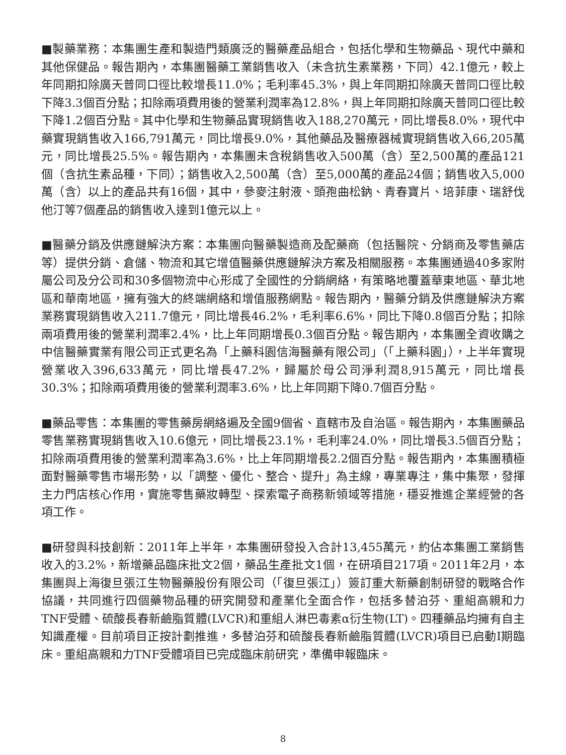■製藥業務：本集團生產和製造門類廣泛的醫藥產品組合，包括化學和生物藥品、現代中藥和其他保健品。報告期內，本集團醫藥工業銷售收入（未含抗生素業務，下同）42.1億元，較上年同期扣除廣天普同口徑比較增長11.0%；毛利率45.3%，與上年同期扣除廣天普同口徑比較下降3.3個百分點；扣除兩項費用後的營業利潤率為12.8%，與上年同期扣除廣天普同口徑比較下降1.2個百分點。其中化學和生物藥品實現銷售收入188,270萬元，同比增長8.0%，現代中藥實現銷售收入166,791萬元，同比增長9.0%，其他藥品及醫療器械實現銷售收入66,205萬元，同比增長25.5%。報告期內，本集團未含稅銷售收入500萬（含）至2,500萬的產品121個（含抗生素品種，下同）；銷售收入2,500萬（含）至5,000萬的產品24個；銷售收入5,000萬（含）以上的產品共有16個，其中，參麥注射液、頭孢曲松鈉、青春寶片、培菲康、瑞舒伐他汀等7個產品的銷售收入達到1億元以上。
■醫藥分銷及供應鏈解決方案：本集團向醫藥製造商及配藥商（包括醫院、分銷商及零售藥店等）提供分銷、倉儲、物流和其它增值醫藥供應鏈解決方案及相關服務。本集團通過40多家附屬公司及分公司和30多個物流中心形成了全國性的分銷網絡，有策略地覆蓋華東地區、華北地區和華南地區，擁有強大的終端網絡和增值服務網點。報告期內，醫藥分銷及供應鏈解決方案業務實現銷售收入211.7億元，同比增長46.2%，毛利率6.6%，同比下降0.8個百分點；扣除兩項費用後的營業利潤率2.4%，比上年同期增長0.3個百分點。報告期內，本集團全資收購之中信醫藥實業有限公司正式更名為「上藥科園信海醫藥有限公司」（「上藥科園」），上半年實現營業收入396,633萬元，同比增長47.2%，歸屬於母公司淨利潤8,915萬元，同比增長30.3%；扣除兩項費用後的營業利潤率3.6%，比上年同期下降0.7個百分點。
■藥品零售：本集團的零售藥房網絡遍及全國9個省、直轄市及自治區。報告期內，本集團藥品零售業務實現銷售收入10.6億元，同比增長23.1%，毛利率24.0%，同比增長3.5個百分點；扣除兩項費用後的營業利潤率為3.6%，比上年同期增長2.2個百分點。報告期內，本集團積極面對醫藥零售市場形勢，以「調整、優化、整合、提升」為主線，專業專注，集中集聚，發揮主力門店核心作用，實施零售藥妝轉型、探索電子商務新領域等措施，穩妥推進企業經營的各項工作。
■研發與科技創新：2011年上半年，本集團研發投入合計13,455萬元，約佔本集團工業銷售收入的3.2%，新增藥品臨床批文2個，藥品生產批文1個，在研項目217項。2011年2月，本集團與上海復旦張江生物醫藥股份有限公司（「復旦張江」）簽訂重大新藥創制研發的戰略合作協議，共同進行四個藥物品種的研究開發和產業化全面合作，包括多替泊芬、重組高親和力TNF受體、硫酸長春新鹼脂質體(LVCR)和重組人淋巴毒素α衍生物(LT)。四種藥品均擁有自主知識產權。目前項目正按計劃推進，多替泊芬和硫酸長春新鹼脂質體(LVCR)項目已启動I期臨床。重組高親和力TNF受體項目已完成臨床前研究，準備申報臨床。
8